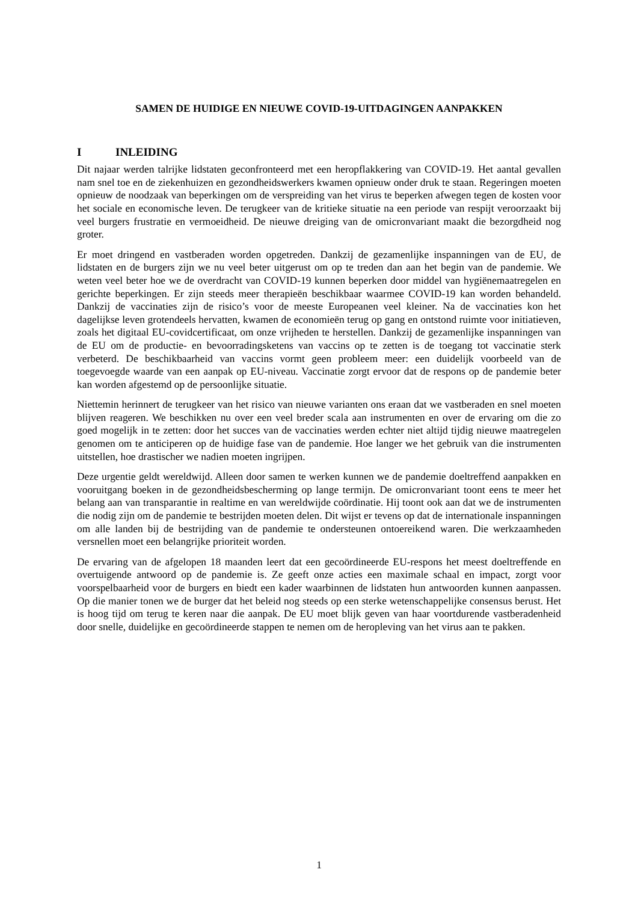SAMEN DE HUIDIGE EN NIEUWE COVID-19-UITDAGINGEN AANPAKKEN
I INLEIDING
Dit najaar werden talrijke lidstaten geconfronteerd met een heropflakkering van COVID-19. Het aantal gevallen nam snel toe en de ziekenhuizen en gezondheidswerkers kwamen opnieuw onder druk te staan. Regeringen moeten opnieuw de noodzaak van beperkingen om de verspreiding van het virus te beperken afwegen tegen de kosten voor het sociale en economische leven. De terugkeer van de kritieke situatie na een periode van respijt veroorzaakt bij veel burgers frustratie en vermoeidheid. De nieuwe dreiging van de omicronvariant maakt die bezorgdheid nog groter.
Er moet dringend en vastberaden worden opgetreden. Dankzij de gezamenlijke inspanningen van de EU, de lidstaten en de burgers zijn we nu veel beter uitgerust om op te treden dan aan het begin van de pandemie. We weten veel beter hoe we de overdracht van COVID-19 kunnen beperken door middel van hygiënemaatregelen en gerichte beperkingen. Er zijn steeds meer therapieën beschikbaar waarmee COVID-19 kan worden behandeld. Dankzij de vaccinaties zijn de risico’s voor de meeste Europeanen veel kleiner. Na de vaccinaties kon het dagelijkse leven grotendeels hervatten, kwamen de economieën terug op gang en ontstond ruimte voor initiatieven, zoals het digitaal EU-covidcertificaat, om onze vrijheden te herstellen. Dankzij de gezamenlijke inspanningen van de EU om de productie- en bevoorradingsketens van vaccins op te zetten is de toegang tot vaccinatie sterk verbeterd. De beschikbaarheid van vaccins vormt geen probleem meer: een duidelijk voorbeeld van de toegevoegde waarde van een aanpak op EU-niveau. Vaccinatie zorgt ervoor dat de respons op de pandemie beter kan worden afgestemd op de persoonlijke situatie.
Niettemin herinnert de terugkeer van het risico van nieuwe varianten ons eraan dat we vastberaden en snel moeten blijven reageren. We beschikken nu over een veel breder scala aan instrumenten en over de ervaring om die zo goed mogelijk in te zetten: door het succes van de vaccinaties werden echter niet altijd tijdig nieuwe maatregelen genomen om te anticiperen op de huidige fase van de pandemie. Hoe langer we het gebruik van die instrumenten uitstellen, hoe drastischer we nadien moeten ingrijpen.
Deze urgentie geldt wereldwijd. Alleen door samen te werken kunnen we de pandemie doeltreffend aanpakken en vooruitgang boeken in de gezondheidsbescherming op lange termijn. De omicronvariant toont eens te meer het belang aan van transparantie in realtime en van wereldwijde coördinatie. Hij toont ook aan dat we de instrumenten die nodig zijn om de pandemie te bestrijden moeten delen. Dit wijst er tevens op dat de internationale inspanningen om alle landen bij de bestrijding van de pandemie te ondersteunen ontoereikend waren. Die werkzaamheden versnellen moet een belangrijke prioriteit worden.
De ervaring van de afgelopen 18 maanden leert dat een gecoördineerde EU-respons het meest doeltreffende en overtuigende antwoord op de pandemie is. Ze geeft onze acties een maximale schaal en impact, zorgt voor voorspelbaarheid voor de burgers en biedt een kader waarbinnen de lidstaten hun antwoorden kunnen aanpassen. Op die manier tonen we de burger dat het beleid nog steeds op een sterke wetenschappelijke consensus berust. Het is hoog tijd om terug te keren naar die aanpak. De EU moet blijk geven van haar voortdurende vastberadenheid door snelle, duidelijke en gecoördineerde stappen te nemen om de heropleving van het virus aan te pakken.
1